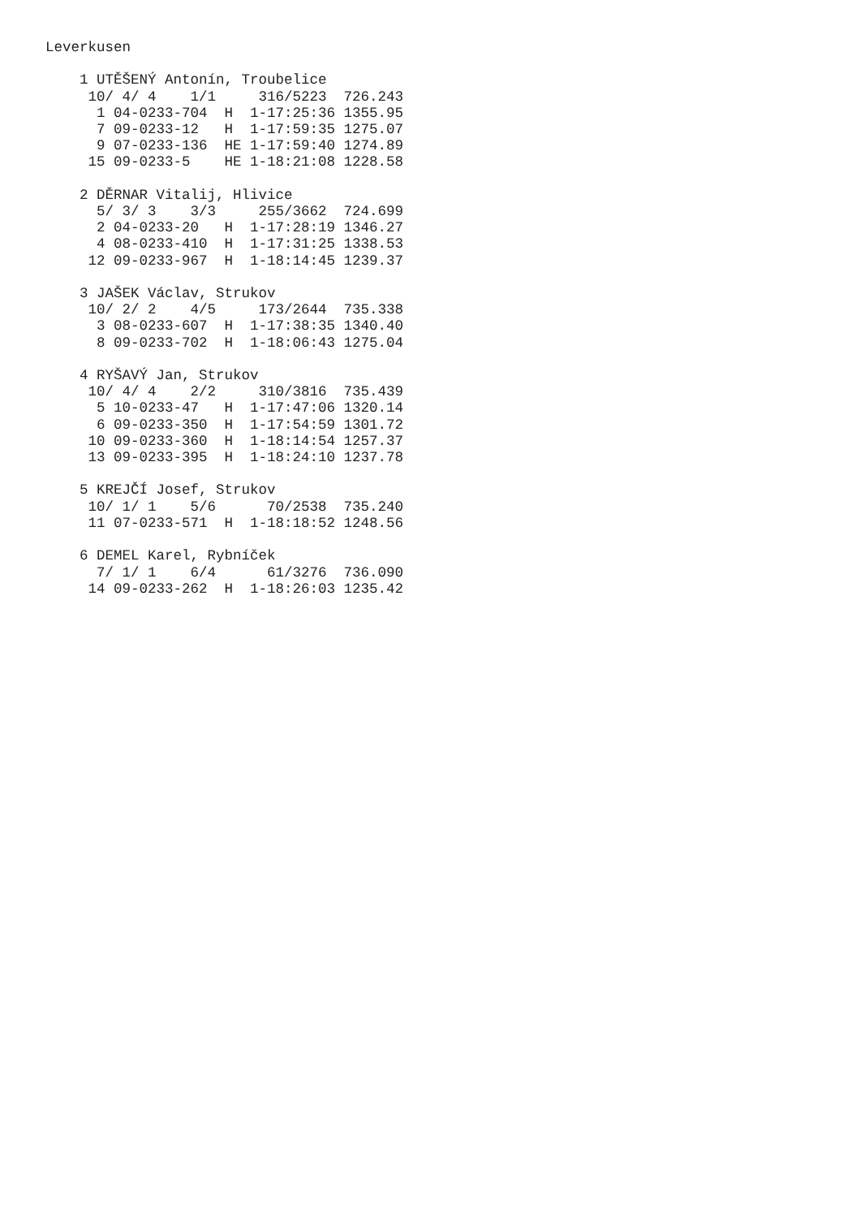Leverkusen

    1 UTĚŠENÝ Antonín, Troubelice
     10/ 4/ 4    1/1     316/5223  726.243
      1 04-0233-704  H  1-17:25:36 1355.95
      7 09-0233-12   H  1-17:59:35 1275.07
      9 07-0233-136  HE 1-17:59:40 1274.89
     15 09-0233-5    HE 1-18:21:08 1228.58

    2 DĚRNAR Vitalij, Hlivice
      5/ 3/ 3    3/3     255/3662  724.699
      2 04-0233-20   H  1-17:28:19 1346.27
      4 08-0233-410  H  1-17:31:25 1338.53
     12 09-0233-967  H  1-18:14:45 1239.37

    3 JAŠEK Václav, Strukov
     10/ 2/ 2    4/5     173/2644  735.338
      3 08-0233-607  H  1-17:38:35 1340.40
      8 09-0233-702  H  1-18:06:43 1275.04

    4 RYŠAVÝ Jan, Strukov
     10/ 4/ 4    2/2     310/3816  735.439
      5 10-0233-47   H  1-17:47:06 1320.14
      6 09-0233-350  H  1-17:54:59 1301.72
     10 09-0233-360  H  1-18:14:54 1257.37
     13 09-0233-395  H  1-18:24:10 1237.78

    5 KREJČÍ Josef, Strukov
     10/ 1/ 1    5/6      70/2538  735.240
     11 07-0233-571  H  1-18:18:52 1248.56

    6 DEMEL Karel, Rybníček
      7/ 1/ 1    6/4      61/3276  736.090
     14 09-0233-262  H  1-18:26:03 1235.42